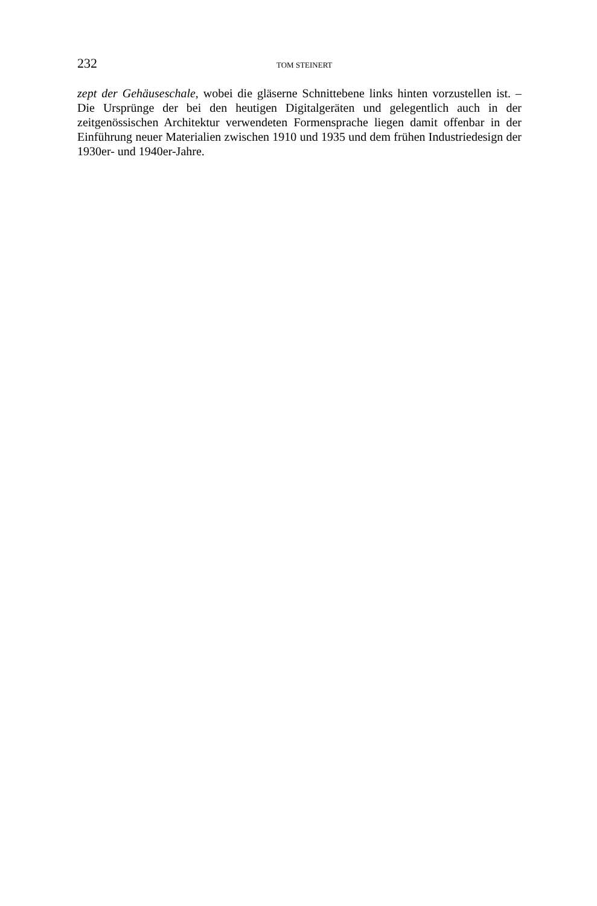232 TOM STEINERT
zept der Gehäuseschale, wobei die gläserne Schnittebene links hinten vorzustellen ist. – Die Ursprünge der bei den heutigen Digitalgeräten und gelegentlich auch in der zeitgenössischen Architektur verwendeten Formensprache liegen damit offenbar in der Einführung neuer Materialien zwischen 1910 und 1935 und dem frühen Industriedesign der 1930er- und 1940er-Jahre.